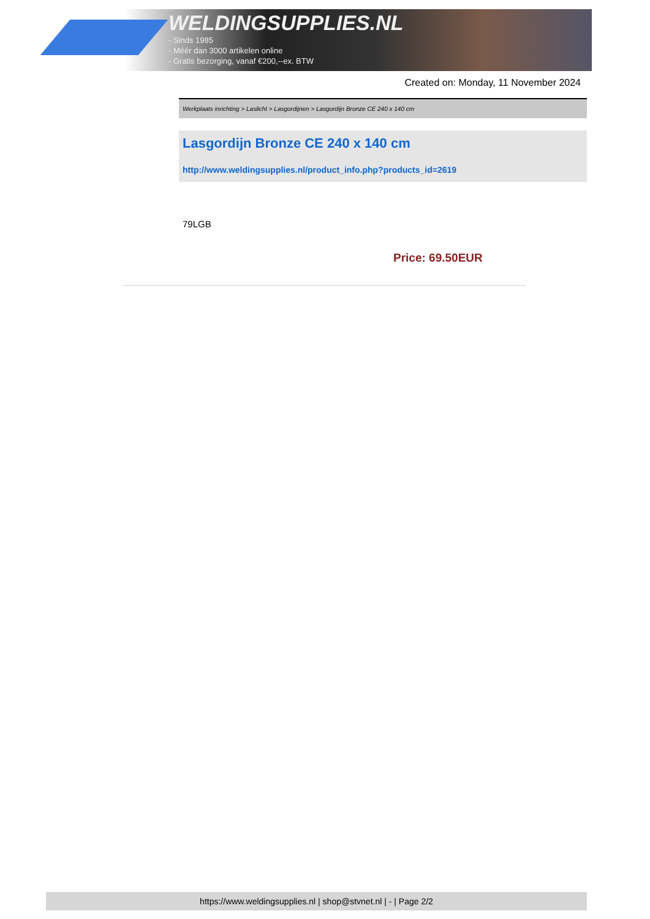WELDINGSUPPLIES.NL
- Sinds 1985
- Méér dan 3000 artikelen online
- Gratis bezorging, vanaf €200,--ex. BTW
Created on: Monday, 11 November 2024
Werkplaats inrichting > Laslicht > Lasgordijnen > Lasgordijn Bronze CE 240 x 140 cm
Lasgordijn Bronze CE 240 x 140 cm
http://www.weldingsupplies.nl/product_info.php?products_id=2619
79LGB
Price: 69.50EUR
https://www.weldingsupplies.nl | shop@stvnet.nl | - | Page 2/2